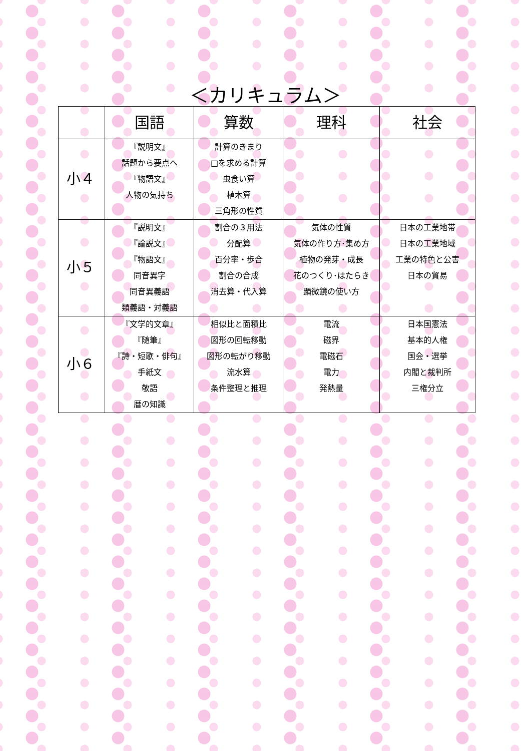＜カリキュラム＞
| | 国語 | 算数 | 理科 | 社会 |
| --- | --- | --- | --- | --- |
| 小４ | 『説明文』 話題から要点へ 『物語文』 人物の気持ち | 計算のきまり □を求める計算 虫食い算 植木算 三角形の性質 | | |
| 小５ | 『説明文』 『論説文』 『物語文』 同音異字 同音異義語 類義語・対義語 | 割合の３用法 分配算 百分率・歩合 割合の合成 消去算・代入算 | 気体の性質 気体の作り方･集め方 植物の発芽・成長 花のつくり･はたらき 顕微鏡の使い方 | 日本の工業地帯 日本の工業地域 工業の特色と公害 日本の貿易 |
| 小６ | 『文学的文章』 『随筆』 『詩・短歌・俳句』 手紙文 敬語 暦の知識 | 相似比と面積比 図形の回転移動 図形の転がり移動 流水算 条件整理と推理 | 電流 磁界 電磁石 電力 発熱量 | 日本国憲法 基本的人権 国会・選挙 内閣と裁判所 三権分立 |